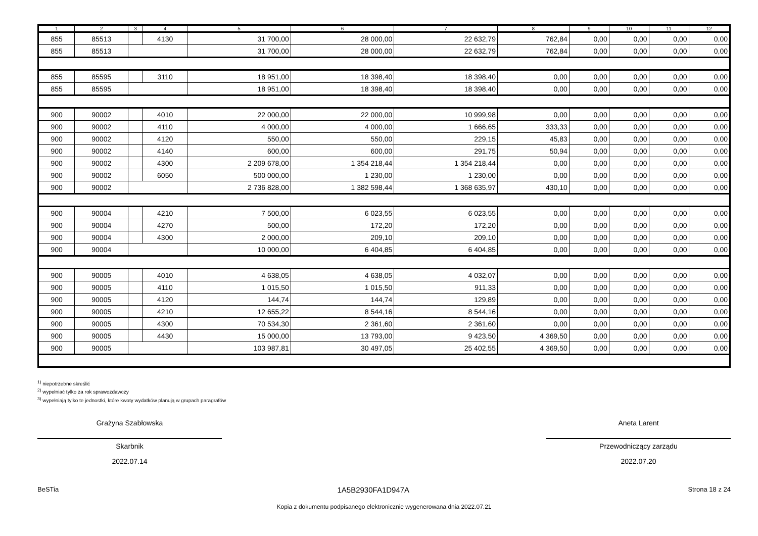| 1 | 2 | 3 | 4 | 5 | 6 | 7 | 8 | 9 | 10 | 11 | 12 |
| --- | --- | --- | --- | --- | --- | --- | --- | --- | --- | --- | --- |
| 855 | 85513 | | 4130 | 31 700,00 | 28 000,00 | 22 632,79 | 762,84 | 0,00 | 0,00 | 0,00 | 0,00 |
| 855 | 85513 | | | 31 700,00 | 28 000,00 | 22 632,79 | 762,84 | 0,00 | 0,00 | 0,00 | 0,00 |
| 855 | 85595 | | 3110 | 18 951,00 | 18 398,40 | 18 398,40 | 0,00 | 0,00 | 0,00 | 0,00 | 0,00 |
| 855 | 85595 | | | 18 951,00 | 18 398,40 | 18 398,40 | 0,00 | 0,00 | 0,00 | 0,00 | 0,00 |
| 900 | 90002 | | 4010 | 22 000,00 | 22 000,00 | 10 999,98 | 0,00 | 0,00 | 0,00 | 0,00 | 0,00 |
| 900 | 90002 | | 4110 | 4 000,00 | 4 000,00 | 1 666,65 | 333,33 | 0,00 | 0,00 | 0,00 | 0,00 |
| 900 | 90002 | | 4120 | 550,00 | 550,00 | 229,15 | 45,83 | 0,00 | 0,00 | 0,00 | 0,00 |
| 900 | 90002 | | 4140 | 600,00 | 600,00 | 291,75 | 50,94 | 0,00 | 0,00 | 0,00 | 0,00 |
| 900 | 90002 | | 4300 | 2 209 678,00 | 1 354 218,44 | 1 354 218,44 | 0,00 | 0,00 | 0,00 | 0,00 | 0,00 |
| 900 | 90002 | | 6050 | 500 000,00 | 1 230,00 | 1 230,00 | 0,00 | 0,00 | 0,00 | 0,00 | 0,00 |
| 900 | 90002 | | | 2 736 828,00 | 1 382 598,44 | 1 368 635,97 | 430,10 | 0,00 | 0,00 | 0,00 | 0,00 |
| 900 | 90004 | | 4210 | 7 500,00 | 6 023,55 | 6 023,55 | 0,00 | 0,00 | 0,00 | 0,00 | 0,00 |
| 900 | 90004 | | 4270 | 500,00 | 172,20 | 172,20 | 0,00 | 0,00 | 0,00 | 0,00 | 0,00 |
| 900 | 90004 | | 4300 | 2 000,00 | 209,10 | 209,10 | 0,00 | 0,00 | 0,00 | 0,00 | 0,00 |
| 900 | 90004 | | | 10 000,00 | 6 404,85 | 6 404,85 | 0,00 | 0,00 | 0,00 | 0,00 | 0,00 |
| 900 | 90005 | | 4010 | 4 638,05 | 4 638,05 | 4 032,07 | 0,00 | 0,00 | 0,00 | 0,00 | 0,00 |
| 900 | 90005 | | 4110 | 1 015,50 | 1 015,50 | 911,33 | 0,00 | 0,00 | 0,00 | 0,00 | 0,00 |
| 900 | 90005 | | 4120 | 144,74 | 144,74 | 129,89 | 0,00 | 0,00 | 0,00 | 0,00 | 0,00 |
| 900 | 90005 | | 4210 | 12 655,22 | 8 544,16 | 8 544,16 | 0,00 | 0,00 | 0,00 | 0,00 | 0,00 |
| 900 | 90005 | | 4300 | 70 534,30 | 2 361,60 | 2 361,60 | 0,00 | 0,00 | 0,00 | 0,00 | 0,00 |
| 900 | 90005 | | 4430 | 15 000,00 | 13 793,00 | 9 423,50 | 4 369,50 | 0,00 | 0,00 | 0,00 | 0,00 |
| 900 | 90005 | | | 103 987,81 | 30 497,05 | 25 402,55 | 4 369,50 | 0,00 | 0,00 | 0,00 | 0,00 |
<sup>1)</sup> niepotrzebne skreślić
<sup>2)</sup> wypełniać tylko za rok sprawozdawczy
<sup>3)</sup> wypełniają tylko te jednostki, które kwoty wydatków planują w grupach paragrafów
Grażyna Szabłowska
Skarbnik
2022.07.14
Aneta Larent
Przewodniczący zarządu
2022.07.20
BeSTia 1A5B2930FA1D947A Strona 18 z 24
Kopia z dokumentu podpisanego elektronicznie wygenerowana dnia 2022.07.21